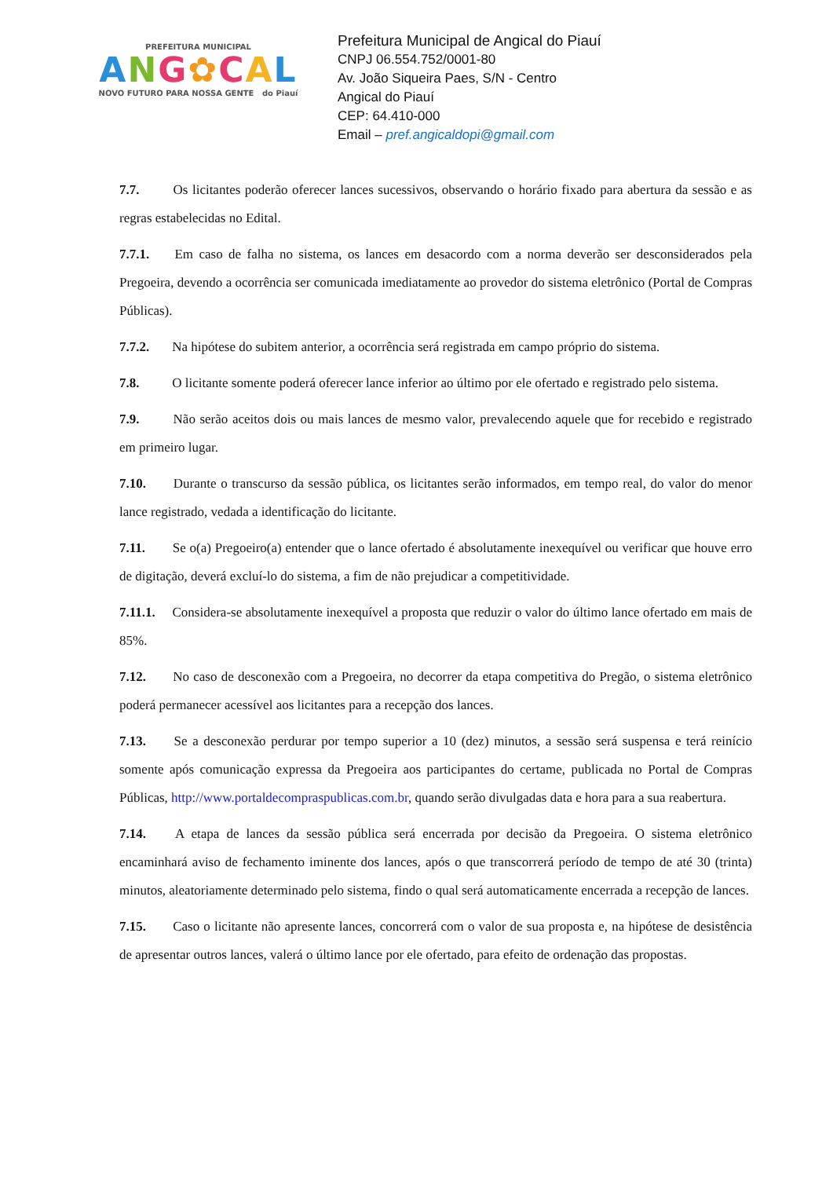PREFEITURA MUNICIPAL
ANG✿CAL
NOVO FUTURO PARA NOSSA GENTE do Piauí
Prefeitura Municipal de Angical do Piauí
CNPJ 06.554.752/0001-80
Av. João Siqueira Paes, S/N - Centro
Angical do Piauí
CEP: 64.410-000
Email – pref.angicaldopi@gmail.com
7.7. Os licitantes poderão oferecer lances sucessivos, observando o horário fixado para abertura da sessão e as regras estabelecidas no Edital.
7.7.1. Em caso de falha no sistema, os lances em desacordo com a norma deverão ser desconsiderados pela Pregoeira, devendo a ocorrência ser comunicada imediatamente ao provedor do sistema eletrônico (Portal de Compras Públicas).
7.7.2. Na hipótese do subitem anterior, a ocorrência será registrada em campo próprio do sistema.
7.8. O licitante somente poderá oferecer lance inferior ao último por ele ofertado e registrado pelo sistema.
7.9. Não serão aceitos dois ou mais lances de mesmo valor, prevalecendo aquele que for recebido e registrado em primeiro lugar.
7.10. Durante o transcurso da sessão pública, os licitantes serão informados, em tempo real, do valor do menor lance registrado, vedada a identificação do licitante.
7.11. Se o(a) Pregoeiro(a) entender que o lance ofertado é absolutamente inexequível ou verificar que houve erro de digitação, deverá excluí-lo do sistema, a fim de não prejudicar a competitividade.
7.11.1. Considera-se absolutamente inexequível a proposta que reduzir o valor do último lance ofertado em mais de 85%.
7.12. No caso de desconexão com a Pregoeira, no decorrer da etapa competitiva do Pregão, o sistema eletrônico poderá permanecer acessível aos licitantes para a recepção dos lances.
7.13. Se a desconexão perdurar por tempo superior a 10 (dez) minutos, a sessão será suspensa e terá reinício somente após comunicação expressa da Pregoeira aos participantes do certame, publicada no Portal de Compras Públicas, http://www.portaldecompraspublicas.com.br, quando serão divulgadas data e hora para a sua reabertura.
7.14. A etapa de lances da sessão pública será encerrada por decisão da Pregoeira. O sistema eletrônico encaminhará aviso de fechamento iminente dos lances, após o que transcorrerá período de tempo de até 30 (trinta) minutos, aleatoriamente determinado pelo sistema, findo o qual será automaticamente encerrada a recepção de lances.
7.15. Caso o licitante não apresente lances, concorrerá com o valor de sua proposta e, na hipótese de desistência de apresentar outros lances, valerá o último lance por ele ofertado, para efeito de ordenação das propostas.